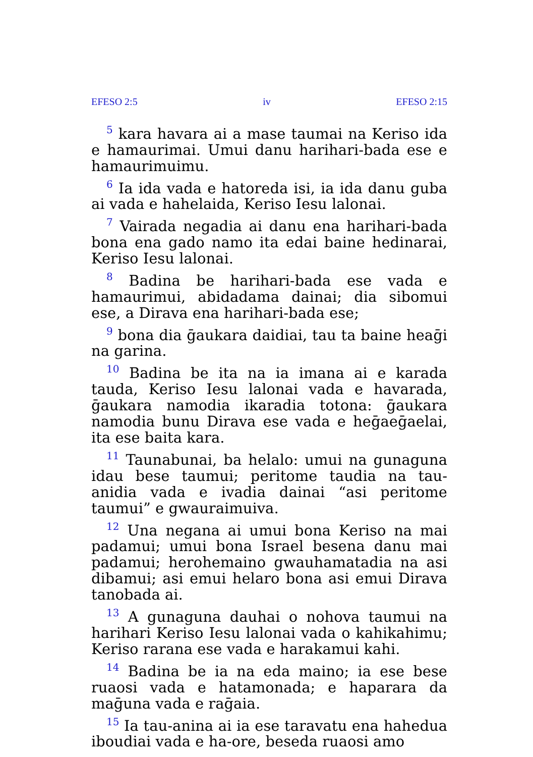EFESO 2:5 iv EFESO 2:15
<sup>5</sup> kara havara ai a mase taumai na Keriso ida e hamaurimai. Umui danu harihari-bada ese e hamaurimuimu.
<sup>6</sup> Ia ida vada e hatoreda isi, ia ida danu guba ai vada e hahelaida, Keriso Iesu lalonai.
<sup>7</sup> Vairada negadia ai danu ena harihari-bada bona ena gado namo ita edai baine hedinarai, Keriso Iesu lalonai.
<sup>8</sup> Badina be harihari-bada ese vada e hamaurimui, abidadama dainai; dia sibomui ese, a Dirava ena harihari-bada ese;
<sup>9</sup> bona dia ḡaukara daidiai, tau ta baine heaḡi na garina.
<sup>10</sup> Badina be ita na ia imana ai e karada tauda, Keriso Iesu lalonai vada e havarada, ḡaukara namodia ikaradia totona: ḡaukara namodia bunu Dirava ese vada e heḡaeḡaelai, ita ese baita kara.
<sup>11</sup> Taunabunai, ba helalo: umui na gunaguna idau bese taumui; peritome taudia na tau-anidia vada e ivadia dainai “asi peritome taumui” e gwauraimuiva.
<sup>12</sup> Una negana ai umui bona Keriso na mai padamui; umui bona Israel besena danu mai padamui; herohemaino gwauhamatadia na asi dibamui; asi emui helaro bona asi emui Dirava tanobada ai.
<sup>13</sup> A gunaguna dauhai o nohova taumui na harihari Keriso Iesu lalonai vada o kahikahimu; Keriso rarana ese vada e harakamui kahi.
<sup>14</sup> Badina be ia na eda maino; ia ese bese ruaosi vada e hatamonada; e haparara da maḡuna vada e raḡaia.
<sup>15</sup> Ia tau-anina ai ia ese taravatu ena hahedua iboudiai vada e ha-ore, beseda ruaosi amo